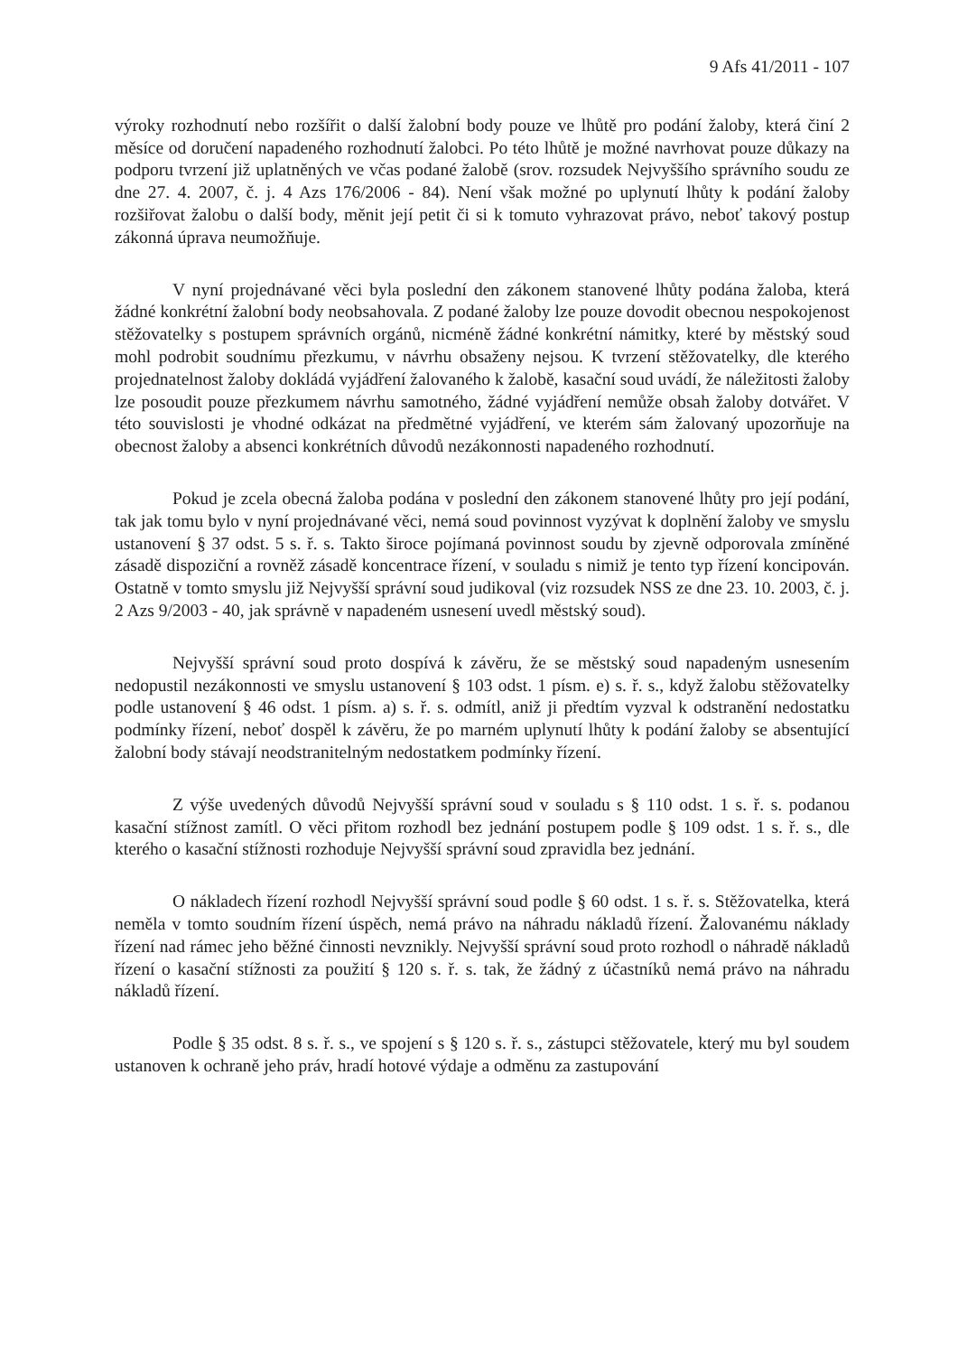9 Afs 41/2011 - 107
výroky rozhodnutí nebo rozšířit o další žalobní body pouze ve lhůtě pro podání žaloby, která činí 2 měsíce od doručení napadeného rozhodnutí žalobci. Po této lhůtě je možné navrhovat pouze důkazy na podporu tvrzení již uplatněných ve včas podané žalobě (srov. rozsudek Nejvyššího správního soudu ze dne 27. 4. 2007, č. j. 4 Azs 176/2006 - 84). Není však možné po uplynutí lhůty k podání žaloby rozšiřovat žalobu o další body, měnit její petit či si k tomuto vyhrazovat právo, neboť takový postup zákonná úprava neumožňuje.
V nyní projednávané věci byla poslední den zákonem stanovené lhůty podána žaloba, která žádné konkrétní žalobní body neobsahovala. Z podané žaloby lze pouze dovodit obecnou nespokojenost stěžovatelky s postupem správních orgánů, nicméně žádné konkrétní námitky, které by městský soud mohl podrobit soudnímu přezkumu, v návrhu obsaženy nejsou. K tvrzení stěžovatelky, dle kterého projednatelnost žaloby dokládá vyjádření žalovaného k žalobě, kasační soud uvádí, že náležitosti žaloby lze posoudit pouze přezkumem návrhu samotného, žádné vyjádření nemůže obsah žaloby dotvářet. V této souvislosti je vhodné odkázat na předmětné vyjádření, ve kterém sám žalovaný upozorňuje na obecnost žaloby a absenci konkrétních důvodů nezákonnosti napadeného rozhodnutí.
Pokud je zcela obecná žaloba podána v poslední den zákonem stanovené lhůty pro její podání, tak jak tomu bylo v nyní projednávané věci, nemá soud povinnost vyzývat k doplnění žaloby ve smyslu ustanovení § 37 odst. 5 s. ř. s. Takto široce pojímaná povinnost soudu by zjevně odporovala zmíněné zásadě dispoziční a rovněž zásadě koncentrace řízení, v souladu s nimiž je tento typ řízení koncipován. Ostatně v tomto smyslu již Nejvyšší správní soud judikoval (viz rozsudek NSS ze dne 23. 10. 2003, č. j. 2 Azs 9/2003 - 40, jak správně v napadeném usnesení uvedl městský soud).
Nejvyšší správní soud proto dospívá k závěru, že se městský soud napadeným usnesením nedopustil nezákonnosti ve smyslu ustanovení § 103 odst. 1 písm. e) s. ř. s., když žalobu stěžovatelky podle ustanovení § 46 odst. 1 písm. a) s. ř. s. odmítl, aniž ji předtím vyzval k odstranění nedostatku podmínky řízení, neboť dospěl k závěru, že po marném uplynutí lhůty k podání žaloby se absentující žalobní body stávají neodstranitelným nedostatkem podmínky řízení.
Z výše uvedených důvodů Nejvyšší správní soud v souladu s § 110 odst. 1 s. ř. s. podanou kasační stížnost zamítl. O věci přitom rozhodl bez jednání postupem podle § 109 odst. 1 s. ř. s., dle kterého o kasační stížnosti rozhoduje Nejvyšší správní soud zpravidla bez jednání.
O nákladech řízení rozhodl Nejvyšší správní soud podle § 60 odst. 1 s. ř. s. Stěžovatelka, která neměla v tomto soudním řízení úspěch, nemá právo na náhradu nákladů řízení. Žalovanému náklady řízení nad rámec jeho běžné činnosti nevznikly. Nejvyšší správní soud proto rozhodl o náhradě nákladů řízení o kasační stížnosti za použití § 120 s. ř. s. tak, že žádný z účastníků nemá právo na náhradu nákladů řízení.
Podle § 35 odst. 8 s. ř. s., ve spojení s § 120 s. ř. s., zástupci stěžovatele, který mu byl soudem ustanoven k ochraně jeho práv, hradí hotové výdaje a odměnu za zastupování